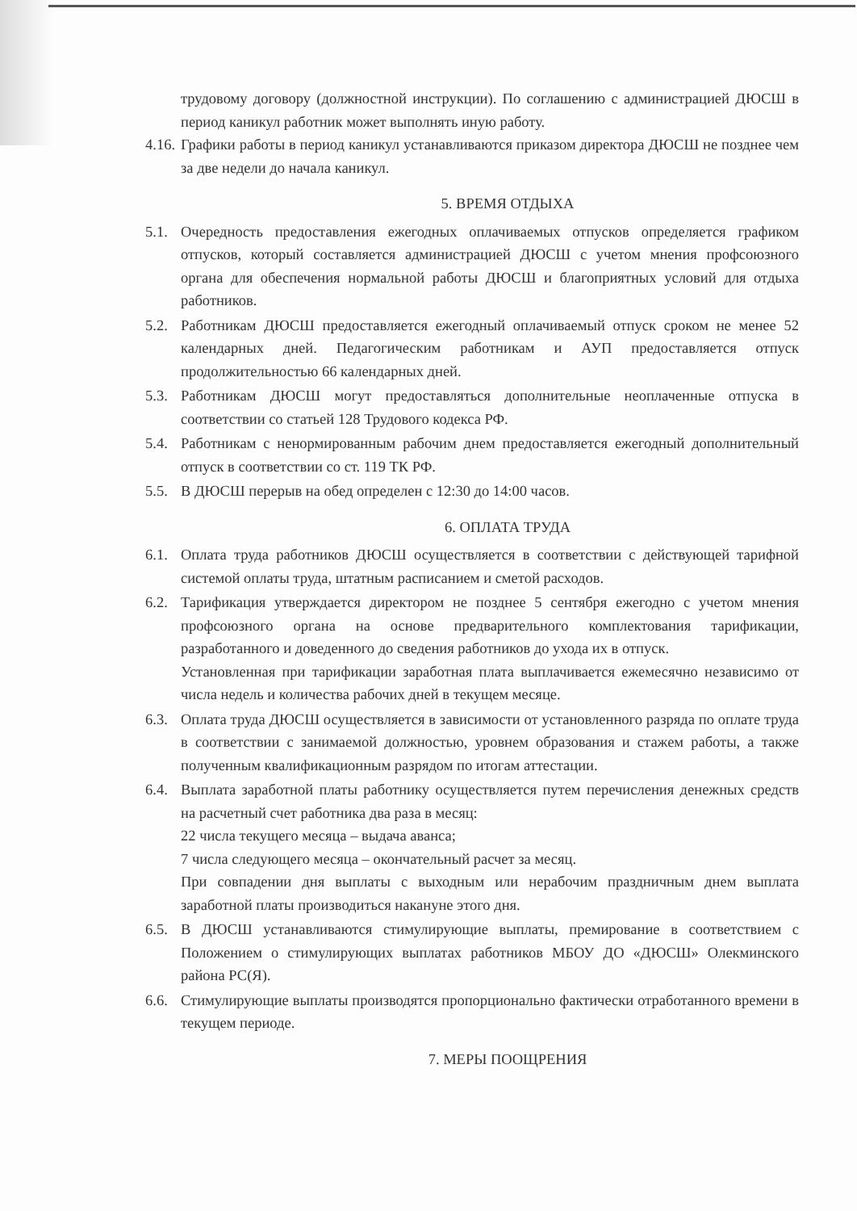трудовому договору (должностной инструкции). По соглашению с администрацией ДЮСШ в период каникул работник может выполнять иную работу.
4.16.
Графики работы в период каникул устанавливаются приказом директора ДЮСШ не позднее чем за две недели до начала каникул.
5. ВРЕМЯ ОТДЫХА
5.1.
Очередность предоставления ежегодных оплачиваемых отпусков определяется графиком отпусков, который составляется администрацией ДЮСШ с учетом мнения профсоюзного органа для обеспечения нормальной работы ДЮСШ и благоприятных условий для отдыха работников.
5.2.
Работникам ДЮСШ предоставляется ежегодный оплачиваемый отпуск сроком не менее 52 календарных дней. Педагогическим работникам и АУП предоставляется отпуск продолжительностью 66 календарных дней.
5.3.
Работникам ДЮСШ могут предоставляться дополнительные неоплаченные отпуска в соответствии со статьей 128 Трудового кодекса РФ.
5.4.
Работникам с ненормированным рабочим днем предоставляется ежегодный дополнительный отпуск в соответствии со ст. 119 ТК РФ.
5.5.
В ДЮСШ перерыв на обед определен с 12:30 до 14:00 часов.
6. ОПЛАТА ТРУДА
6.1.
Оплата труда работников ДЮСШ осуществляется в соответствии с действующей тарифной системой оплаты труда, штатным расписанием и сметой расходов.
6.2.
Тарификация утверждается директором не позднее 5 сентября ежегодно с учетом мнения профсоюзного органа на основе предварительного комплектования тарификации, разработанного и доведенного до сведения работников до ухода их в отпуск.
Установленная при тарификации заработная плата выплачивается ежемесячно независимо от числа недель и количества рабочих дней в текущем месяце.
6.3.
Оплата труда ДЮСШ осуществляется в зависимости от установленного разряда по оплате труда в соответствии с занимаемой должностью, уровнем образования и стажем работы, а также полученным квалификационным разрядом по итогам аттестации.
6.4.
Выплата заработной платы работнику осуществляется путем перечисления денежных средств на расчетный счет работника два раза в месяц:
22 числа текущего месяца – выдача аванса;
7 числа следующего месяца – окончательный расчет за месяц.
При совпадении дня выплаты с выходным или нерабочим праздничным днем выплата заработной платы производиться накануне этого дня.
6.5.
В ДЮСШ устанавливаются стимулирующие выплаты, премирование в соответствием с Положением о стимулирующих выплатах работников МБОУ ДО «ДЮСШ» Олекминского района РС(Я).
6.6.
Стимулирующие выплаты производятся пропорционально фактически отработанного времени в текущем периоде.
7. МЕРЫ ПООЩРЕНИЯ